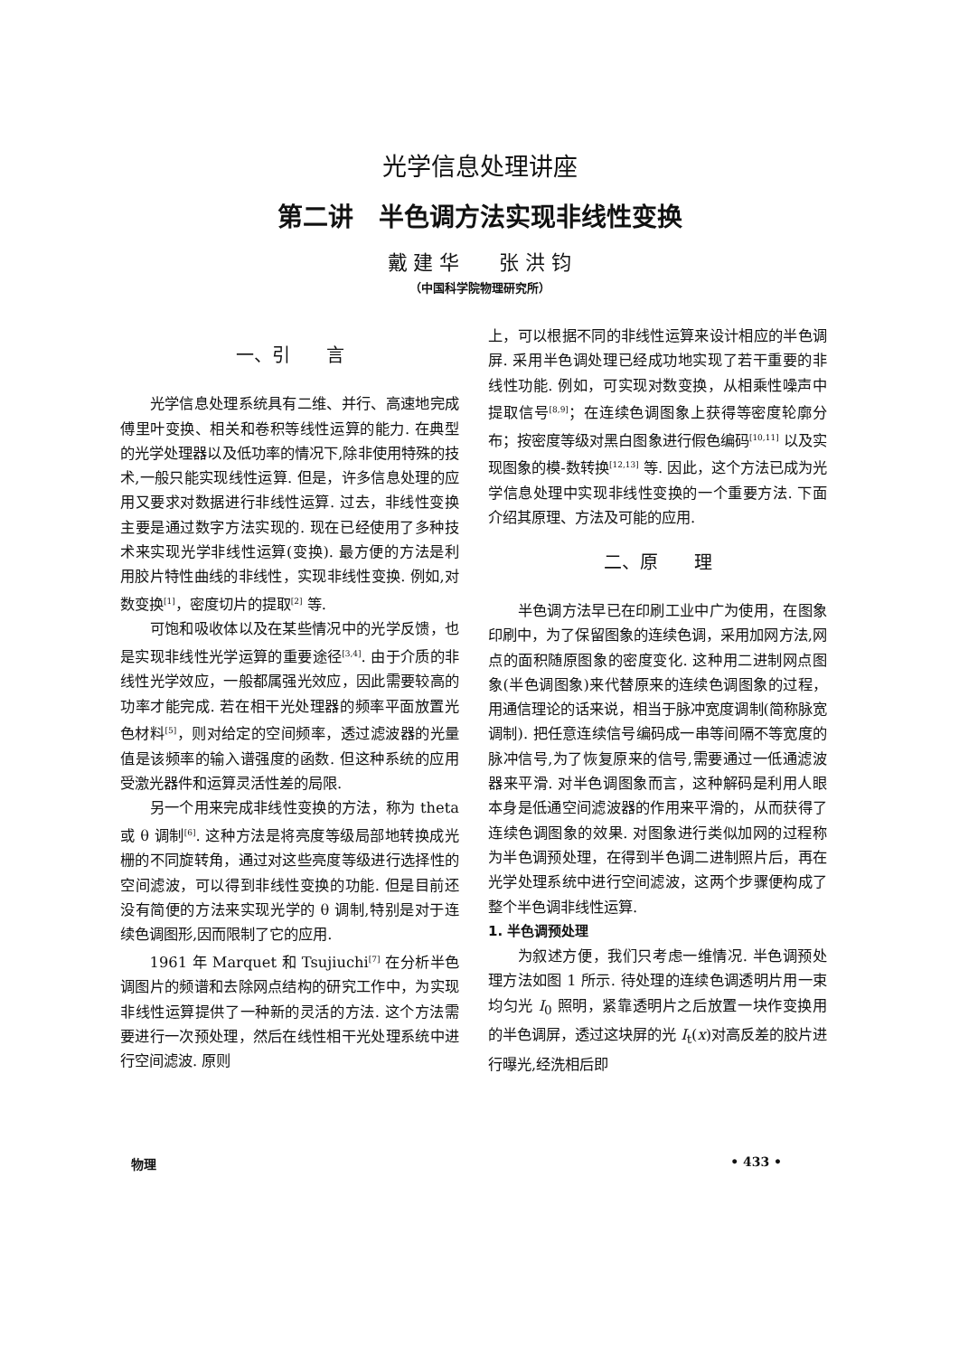光学信息处理讲座
第二讲　半色调方法实现非线性变换
戴 建 华　　张 洪 钧
（中国科学院物理研究所）
一、引　　言
光学信息处理系统具有二维、并行、高速地完成傅里叶变换、相关和卷积等线性运算的能力. 在典型的光学处理器以及低功率的情况下,除非使用特殊的技术,一般只能实现线性运算. 但是，许多信息处理的应用又要求对数据进行非线性运算. 过去，非线性变换主要是通过数字方法实现的. 现在已经使用了多种技术来实现光学非线性运算(变换). 最方便的方法是利用胶片特性曲线的非线性，实现非线性变换. 例如,对数变换<sup>[1]</sup>，密度切片的提取<sup>[2]</sup> 等.
可饱和吸收体以及在某些情况中的光学反馈，也是实现非线性光学运算的重要途径<sup>[3,4]</sup>. 由于介质的非线性光学效应，一般都属强光效应，因此需要较高的功率才能完成. 若在相干光处理器的频率平面放置光色材料<sup>[5]</sup>，则对给定的空间频率，透过滤波器的光量值是该频率的输入谱强度的函数. 但这种系统的应用受激光器件和运算灵活性差的局限.
另一个用来完成非线性变换的方法，称为 theta 或 θ 调制<sup>[6]</sup>. 这种方法是将亮度等级局部地转换成光栅的不同旋转角，通过对这些亮度等级进行选择性的空间滤波，可以得到非线性变换的功能. 但是目前还没有简便的方法来实现光学的 θ 调制,特别是对于连续色调图形,因而限制了它的应用.
1961 年 Marquet 和 Tsujiuchi<sup>[7]</sup> 在分析半色调图片的频谱和去除网点结构的研究工作中，为实现非线性运算提供了一种新的灵活的方法. 这个方法需要进行一次预处理，然后在线性相干光处理系统中进行空间滤波. 原则
上，可以根据不同的非线性运算来设计相应的半色调屏. 采用半色调处理已经成功地实现了若干重要的非线性功能. 例如，可实现对数变换，从相乘性噪声中提取信号<sup>[8,9]</sup>；在连续色调图象上获得等密度轮廓分布；按密度等级对黑白图象进行假色编码<sup>[10,11]</sup> 以及实现图象的模-数转换<sup>[12,13]</sup> 等. 因此，这个方法已成为光学信息处理中实现非线性变换的一个重要方法. 下面介绍其原理、方法及可能的应用.
二、原　　理
半色调方法早已在印刷工业中广为使用，在图象印刷中，为了保留图象的连续色调，采用加网方法,网点的面积随原图象的密度变化. 这种用二进制网点图象(半色调图象)来代替原来的连续色调图象的过程，用通信理论的话来说，相当于脉冲宽度调制(简称脉宽调制). 把任意连续信号编码成一串等间隔不等宽度的脉冲信号,为了恢复原来的信号,需要通过一低通滤波器来平滑. 对半色调图象而言，这种解码是利用人眼本身是低通空间滤波器的作用来平滑的，从而获得了连续色调图象的效果. 对图象进行类似加网的过程称为半色调预处理，在得到半色调二进制照片后，再在光学处理系统中进行空间滤波，这两个步骤便构成了整个半色调非线性运算.
1. 半色调预处理
为叙述方便，我们只考虑一维情况. 半色调预处理方法如图 1 所示. 待处理的连续色调透明片用一束均匀光 I<sub>0</sub> 照明，紧靠透明片之后放置一块作变换用的半色调屏，透过这块屏的光 I<sub>t</sub>(x)对高反差的胶片进行曝光,经洗相后即
物理 • 433 •